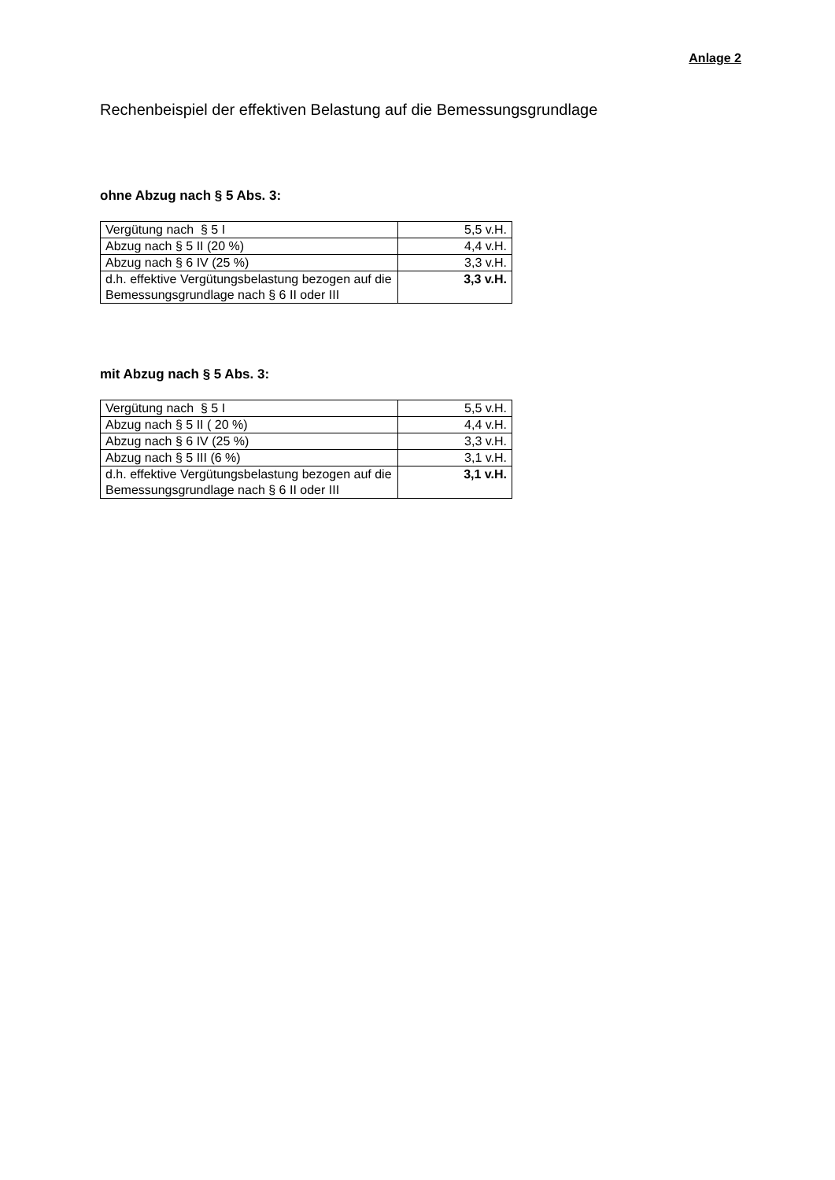Anlage 2
Rechenbeispiel der effektiven Belastung auf die Bemessungsgrundlage
ohne Abzug nach § 5 Abs. 3:
| Vergütung nach § 5 I | 5,5 v.H. |
| Abzug nach § 5 II (20 %) | 4,4 v.H. |
| Abzug nach § 6 IV (25 %) | 3,3 v.H. |
| d.h. effektive Vergütungsbelastung bezogen auf die Bemessungsgrundlage nach § 6 II oder III | 3,3 v.H. |
mit Abzug nach § 5 Abs. 3:
| Vergütung nach § 5 I | 5,5 v.H. |
| Abzug nach § 5 II ( 20 %) | 4,4 v.H. |
| Abzug nach § 6 IV (25 %) | 3,3 v.H. |
| Abzug nach § 5 III (6 %) | 3,1 v.H. |
| d.h. effektive Vergütungsbelastung bezogen auf die Bemessungsgrundlage nach § 6 II oder III | 3,1 v.H. |